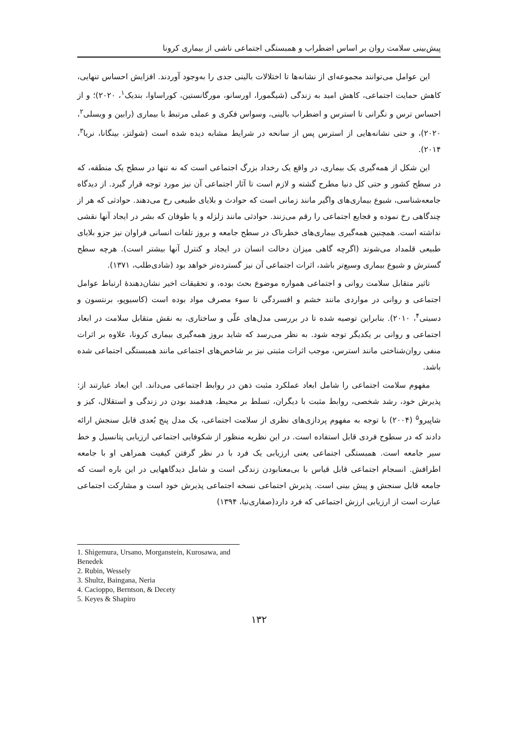پیش‌بینی سلامت روان بر اساس اضطراب و همبستگی اجتماعی ناشی از بیماری کرونا
این عوامل می‌توانند مجموعه‌ای از نشانه‌ها تا اختلالات بالینی جدی را به‌وجود آوردند. افزایش احساس تنهایی، کاهش حمایت اجتماعی، کاهش امید به زندگی (شیگمورا، اورسانو، مورگانستین، کوراساوا، بندیک<sup>۱</sup>، ۲۰۲۰)؛ و از احساس ترس و نگرانی تا استرس و اضطراب بالینی، وسواس فکری و عملی مرتبط با بیماری (رابین و ویسلی<sup>۲</sup>، ۲۰۲۰)، و حتی نشانه‌هایی از استرس پس از سانحه در شرایط مشابه دیده شده است (شولتز، بینگانا، نریا<sup>۳</sup>، ۲۰۱۴).
این شکل از همه‌گیری یک بیماری، در واقع یک رخداد بزرگ اجتماعی است که نه تنها در سطح یک منطقه، که در سطح کشور و حتی کل دنیا مطرح گشته و لازم است تا آثار اجتماعی آن نیز مورد توجه قرار گیرد. از دیدگاه جامعه‌شناسی، شیوع بیماری‌های واگیر مانند زمانی است که حوادث و بلایای طبیعی رخ می‌دهند. حوادثی که هر از چندگاهی رخ نموده و فجایع اجتماعی را رقم می‌زنند. حوادثی مانند زلزله و یا طوفان که بشر در ایجاد آنها نقشی نداشته است. همچنین همه‌گیری بیماری‌های خطرناک در سطح جامعه و بروز تلفات انسانی فراوان نیز جزو بلایای طبیعی قلمداد می‌شوند (اگرچه گاهی میزان دخالت انسان در ایجاد و کنترل آنها بیشتر است). هرچه سطح گسترش و شیوع بیماری وسیع‌تر باشد، اثرات اجتماعی آن نیز گسترده‌تر خواهد بود (شادی‌طلب، ۱۳۷۱).
تاثیر متقابل سلامت روانی و اجتماعی همواره موضوع بحث بوده، و تحقیقات اخیر نشان‌دهندهٔ ارتباط عوامل اجتماعی و روانی در مواردی مانند خشم و افسردگی تا سوء مصرف مواد بوده است (کاسیوپو، برنتسون و دسیتی<sup>۴</sup>، ۲۰۱۰). بنابراین توصیه شده تا در بررسی مدل‌های علّی و ساختاری، به نقش متقابل سلامت در ابعاد اجتماعی و روانی بر یکدیگر توجه شود. به نظر می‌رسد که شاید بروز همه‌گیری بیماری کرونا، علاوه بر اثرات منفی روان‌شناختی مانند استرس، موجب اثرات مثبتی نیز بر شاخص‌های اجتماعی مانند همبستگی اجتماعی شده باشد.
مفهوم سلامت اجتماعی را شامل ابعاد عملکرد مثبت ذهن در روابط اجتماعی می‌داند. این ابعاد عبارتند از: پذیرش خود، رشد شخصی، روابط مثبت با دیگران، تسلط بر محیط، هدفمند بودن در زندگی و استقلال، کیز و شاپیرو<sup>۵</sup> (۲۰۰۴) با توجه به مفهوم پردازی‌های نظری از سلامت اجتماعی، یک مدل پنج بُعدی قابل سنجش ارائه دادند که در سطوح فردی قابل استفاده است. در این نظریه منظور از شکوفایی اجتماعی ارزیابی پتانسیل و خط سیر جامعه است. همبستگی اجتماعی یعنی ارزیابی یک فرد با در نظر گرفتن کیفیت همراهی او با جامعه اطرافش. انسجام اجتماعی قابل قیاس با بی‌معنابودن زندگی است و شامل دیدگاههایی در این باره است که جامعه قابل سنجش و پیش بینی است. پذیرش اجتماعی نسخه اجتماعی پذیرش خود است و مشارکت اجتماعی عبارت است از ارزیابی ارزش اجتماعی که فرد دارد(صفاری‌نیا، ۱۳۹۴)
1. Shigemura, Ursano, Morganstein, Kurosawa, and Benedek
2. Rubin, Wessely
3. Shultz, Baingana, Neria
4. Cacioppo, Berntson, & Decety
5. Keyes & Shapiro
۱۳۲